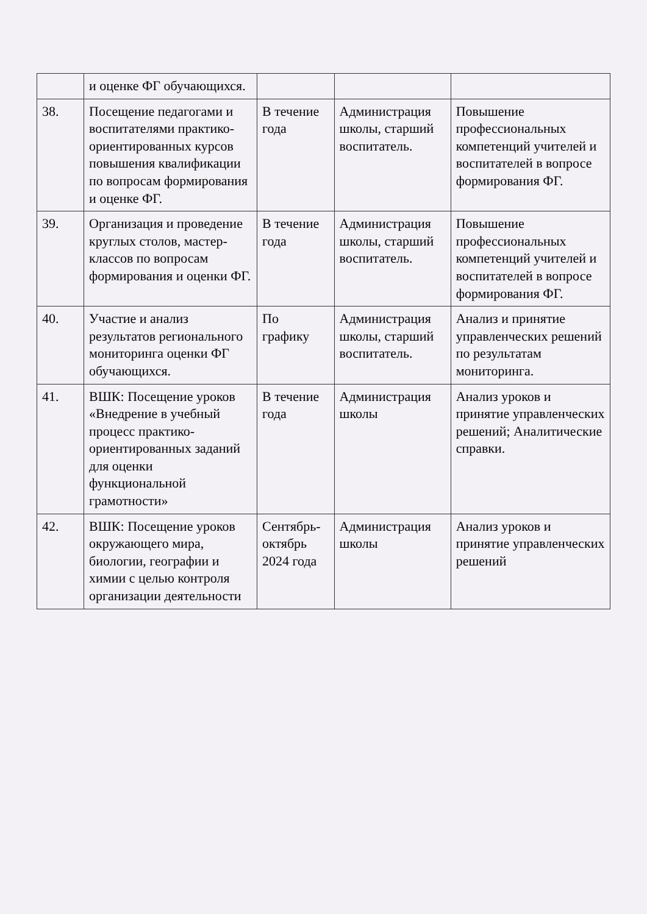| | и оценке ФГ обучающихся. | | | |
| 38. | Посещение педагогами и воспитателями практико-ориентированных курсов повышения квалификации по вопросам формирования и оценке ФГ. | В течение года | Администрация школы, старший воспитатель. | Повышение профессиональных компетенций учителей и воспитателей в вопросе формирования ФГ. |
| 39. | Организация и проведение круглых столов, мастер-классов по вопросам формирования и оценки ФГ. | В течение года | Администрация школы, старший воспитатель. | Повышение профессиональных компетенций учителей и воспитателей в вопросе формирования ФГ. |
| 40. | Участие и анализ результатов регионального мониторинга оценки ФГ обучающихся. | По графику | Администрация школы, старший воспитатель. | Анализ и принятие управленческих решений по результатам мониторинга. |
| 41. | ВШК: Посещение уроков «Внедрение в учебный процесс практико-ориентированных заданий для оценки функциональной грамотности» | В течение года | Администрация школы | Анализ уроков и принятие управленческих решений; Аналитические справки. |
| 42. | ВШК: Посещение уроков окружающего мира, биологии, географии и химии с целью контроля организации деятельности | Сентябрь-октябрь 2024 года | Администрация школы | Анализ уроков и принятие управленческих решений |